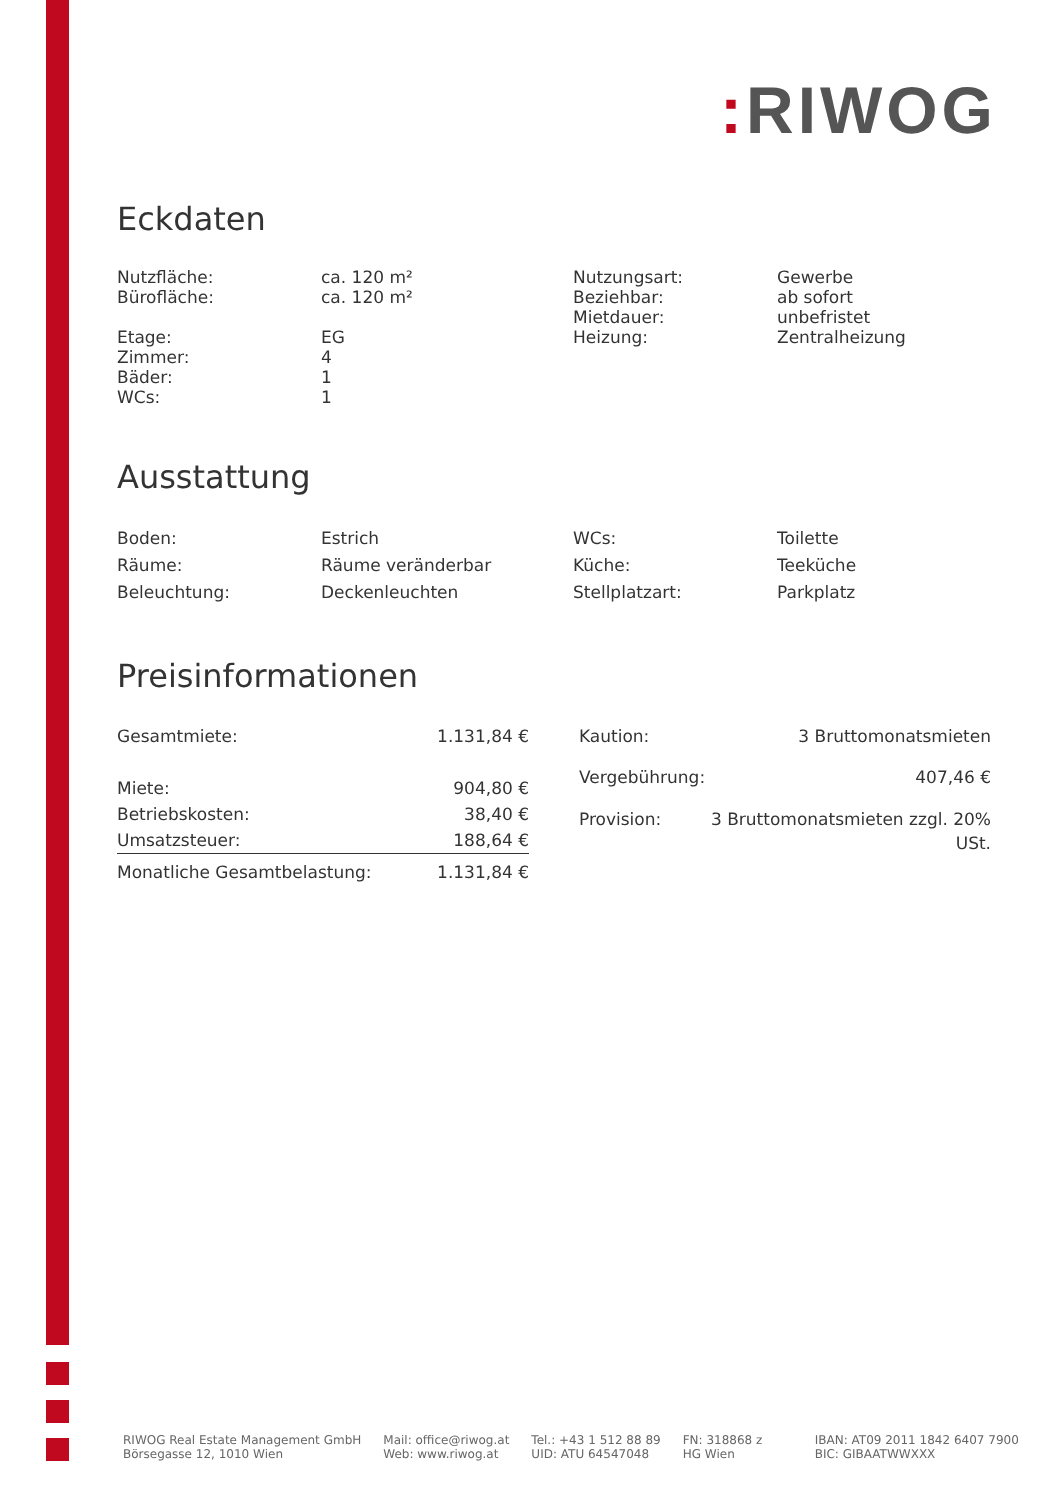: RIWOG
Eckdaten
| Nutzfläche: Bürofläche: Etage: Zimmer: Bäder: WCs: | ca. 120 m² ca. 120 m² EG 4 1 1 | Nutzungsart: Beziehbar: Mietdauer: Heizung: | Gewerbe ab sofort unbefristet Zentralheizung |
Ausstattung
| Boden: Räume: Beleuchtung: | Estrich Räume veränderbar Deckenleuchten | WCs: Küche: Stellplatzart: | Toilette Teeküche Parkplatz |
Preisinformationen
| Gesamtmiete: | 1.131,84 € |
| Miete: | 904,80 € |
| Betriebskosten: | 38,40 € |
| Umsatzsteuer: | 188,64 € |
| Monatliche Gesamtbelastung: | 1.131,84 € |
| Kaution: | 3 Bruttomonatsmieten |
| Vergebührung: | 407,46 € |
| Provision: | 3 Bruttomonatsmieten zzgl. 20% USt. |
RIWOG Real Estate Management GmbH
Börsegasse 12, 1010 Wien
Mail: office@riwog.at
Web: www.riwog.at
Tel.: +43 1 512 88 89
UID: ATU 64547048
FN: 318868 z
HG Wien
IBAN: AT09 2011 1842 6407 7900
BIC: GIBAATWWXXX